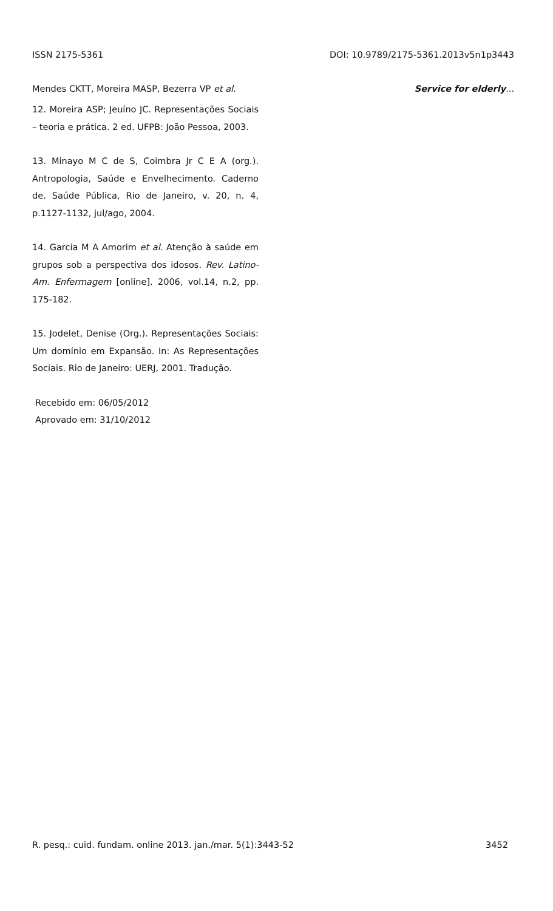ISSN 2175-5361 DOI: 10.9789/2175-5361.2013v5n1p3443
Mendes CKTT, Moreira MASP, Bezerra VP et al. Service for elderly...
12. Moreira ASP; Jeuíno JC. Representações Sociais – teoria e prática. 2 ed. UFPB: João Pessoa, 2003.
13. Minayo M C de S, Coimbra Jr C E A (org.). Antropologia, Saúde e Envelhecimento. Caderno de. Saúde Pública, Rio de Janeiro, v. 20, n. 4, p.1127-1132, jul/ago, 2004.
14. Garcia M A Amorim et al. Atenção à saúde em grupos sob a perspectiva dos idosos. Rev. Latino-Am. Enfermagem [online]. 2006, vol.14, n.2, pp. 175-182.
15. Jodelet, Denise (Org.). Representações Sociais: Um domínio em Expansão. In: As Representações Sociais. Rio de Janeiro: UERJ, 2001. Tradução.
Recebido em: 06/05/2012
Aprovado em: 31/10/2012
R. pesq.: cuid. fundam. online 2013. jan./mar. 5(1):3443-52 3452